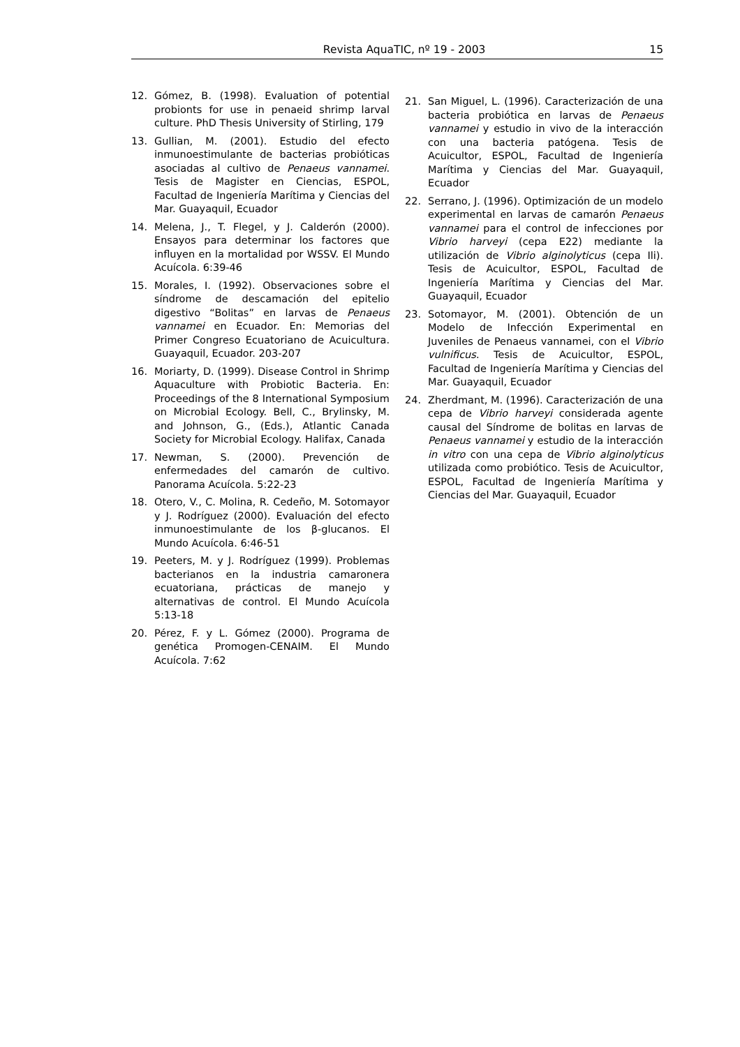Revista AquaTIC, nº 19 - 2003 15
12. Gómez, B. (1998). Evaluation of potential probionts for use in penaeid shrimp larval culture. PhD Thesis University of Stirling, 179
13. Gullian, M. (2001). Estudio del efecto inmunoestimulante de bacterias probióticas asociadas al cultivo de Penaeus vannamei. Tesis de Magister en Ciencias, ESPOL, Facultad de Ingeniería Marítima y Ciencias del Mar. Guayaquil, Ecuador
14. Melena, J., T. Flegel, y J. Calderón (2000). Ensayos para determinar los factores que influyen en la mortalidad por WSSV. El Mundo Acuícola. 6:39-46
15. Morales, I. (1992). Observaciones sobre el síndrome de descamación del epitelio digestivo “Bolitas” en larvas de Penaeus vannamei en Ecuador. En: Memorias del Primer Congreso Ecuatoriano de Acuicultura. Guayaquil, Ecuador. 203-207
16. Moriarty, D. (1999). Disease Control in Shrimp Aquaculture with Probiotic Bacteria. En: Proceedings of the 8 International Symposium on Microbial Ecology. Bell, C., Brylinsky, M. and Johnson, G., (Eds.), Atlantic Canada Society for Microbial Ecology. Halifax, Canada
17. Newman, S. (2000). Prevención de enfermedades del camarón de cultivo. Panorama Acuícola. 5:22-23
18. Otero, V., C. Molina, R. Cedeño, M. Sotomayor y J. Rodríguez (2000). Evaluación del efecto inmunoestimulante de los β-glucanos. El Mundo Acuícola. 6:46-51
19. Peeters, M. y J. Rodríguez (1999). Problemas bacterianos en la industria camaronera ecuatoriana, prácticas de manejo y alternativas de control. El Mundo Acuícola 5:13-18
20. Pérez, F. y L. Gómez (2000). Programa de genética Promogen-CENAIM. El Mundo Acuícola. 7:62
21. San Miguel, L. (1996). Caracterización de una bacteria probiótica en larvas de Penaeus vannamei y estudio in vivo de la interacción con una bacteria patógena. Tesis de Acuicultor, ESPOL, Facultad de Ingeniería Marítima y Ciencias del Mar. Guayaquil, Ecuador
22. Serrano, J. (1996). Optimización de un modelo experimental en larvas de camarón Penaeus vannamei para el control de infecciones por Vibrio harveyi (cepa E22) mediante la utilización de Vibrio alginolyticus (cepa Ili). Tesis de Acuicultor, ESPOL, Facultad de Ingeniería Marítima y Ciencias del Mar. Guayaquil, Ecuador
23. Sotomayor, M. (2001). Obtención de un Modelo de Infección Experimental en Juveniles de Penaeus vannamei, con el Vibrio vulnificus. Tesis de Acuicultor, ESPOL, Facultad de Ingeniería Marítima y Ciencias del Mar. Guayaquil, Ecuador
24. Zherdmant, M. (1996). Caracterización de una cepa de Vibrio harveyi considerada agente causal del Síndrome de bolitas en larvas de Penaeus vannamei y estudio de la interacción in vitro con una cepa de Vibrio alginolyticus utilizada como probiótico. Tesis de Acuicultor, ESPOL, Facultad de Ingeniería Marítima y Ciencias del Mar. Guayaquil, Ecuador